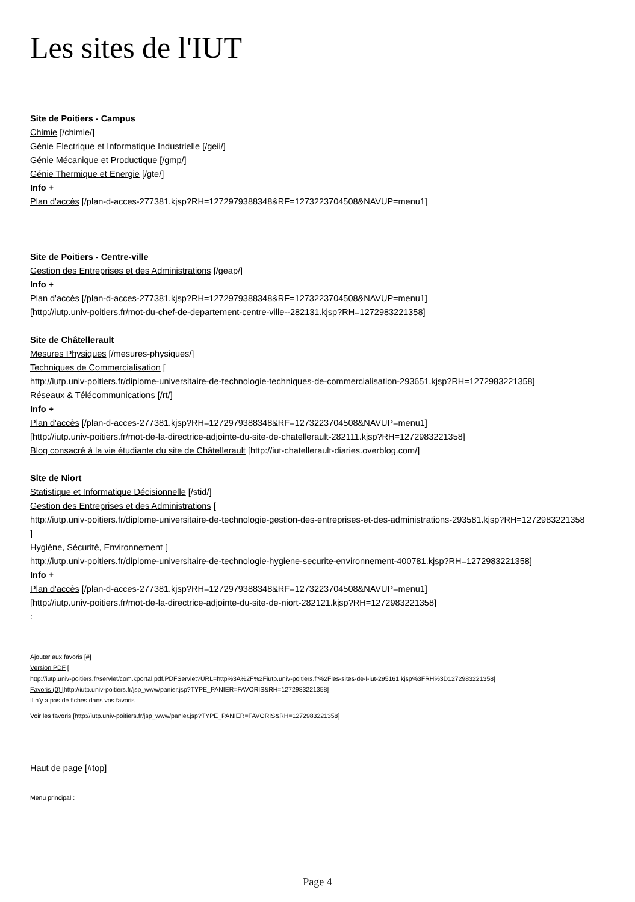Les sites de l'IUT
Site de Poitiers - Campus
Chimie [/chimie/]
Génie Electrique et Informatique Industrielle [/geii/]
Génie Mécanique et Productique [/gmp/]
Génie Thermique et Energie [/gte/]
Info +
Plan d'accès [/plan-d-acces-277381.kjsp?RH=1272979388348&RF=1273223704508&NAVUP=menu1]
Site de Poitiers - Centre-ville
Gestion des Entreprises et des Administrations [/geap/]
Info +
Plan d'accès [/plan-d-acces-277381.kjsp?RH=1272979388348&RF=1273223704508&NAVUP=menu1]
[http://iutp.univ-poitiers.fr/mot-du-chef-de-departement-centre-ville--282131.kjsp?RH=1272983221358]
Site de Châtellerault
Mesures Physiques [/mesures-physiques/]
Techniques de Commercialisation [
http://iutp.univ-poitiers.fr/diplome-universitaire-de-technologie-techniques-de-commercialisation-293651.kjsp?RH=1272983221358]
Réseaux & Télécommunications [/rt/]
Info +
Plan d'accès [/plan-d-acces-277381.kjsp?RH=1272979388348&RF=1273223704508&NAVUP=menu1]
[http://iutp.univ-poitiers.fr/mot-de-la-directrice-adjointe-du-site-de-chatellerault-282111.kjsp?RH=1272983221358]
Blog consacré à la vie étudiante du site de Châtellerault [http://iut-chatellerault-diaries.overblog.com/]
Site de Niort
Statistique et Informatique Décisionnelle [/stid/]
Gestion des Entreprises et des Administrations [
http://iutp.univ-poitiers.fr/diplome-universitaire-de-technologie-gestion-des-entreprises-et-des-administrations-293581.kjsp?RH=1272983221358
]
Hygiène, Sécurité, Environnement [
http://iutp.univ-poitiers.fr/diplome-universitaire-de-technologie-hygiene-securite-environnement-400781.kjsp?RH=1272983221358]
Info +
Plan d'accès [/plan-d-acces-277381.kjsp?RH=1272979388348&RF=1273223704508&NAVUP=menu1]
[http://iutp.univ-poitiers.fr/mot-de-la-directrice-adjointe-du-site-de-niort-282121.kjsp?RH=1272983221358]
:
Ajouter aux favoris [#]
Version PDF [
http://iutp.univ-poitiers.fr/servlet/com.kportal.pdf.PDFServlet?URL=http%3A%2F%2Fiutp.univ-poitiers.fr%2Fles-sites-de-l-iut-295161.kjsp%3FRH%3D1272983221358]
Favoris (0) [http://iutp.univ-poitiers.fr/jsp_www/panier.jsp?TYPE_PANIER=FAVORIS&RH=1272983221358]
Il n'y a pas de fiches dans vos favoris.
Voir les favoris [http://iutp.univ-poitiers.fr/jsp_www/panier.jsp?TYPE_PANIER=FAVORIS&RH=1272983221358]
Haut de page [#top]
Menu principal :
Page 4